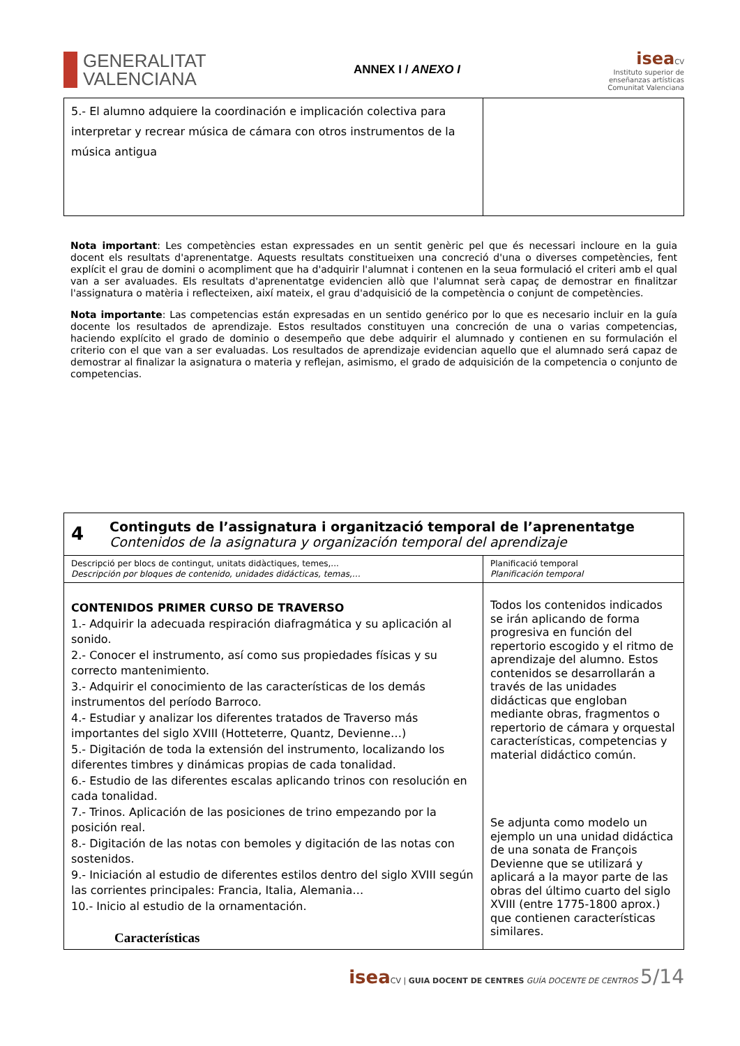GENERALITAT
VALENCIANA
ANNEX I / ANEXO I
isea CV
Instituto superior de
enseñanzas artísticas
Comunitat Valenciana
| 5.- El alumno adquiere la coordinación e implicación colectiva para interpretar y recrear música de cámara con otros instrumentos de la música antigua | |
Nota important: Les competències estan expressades en un sentit genèric pel que és necessari incloure en la guia docent els resultats d'aprenentatge. Aquests resultats constitueixen una concreció d'una o diverses competències, fent explícit el grau de domini o acompliment que ha d'adquirir l'alumnat i contenen en la seua formulació el criteri amb el qual van a ser avaluades. Els resultats d'aprenentatge evidencien allò que l'alumnat serà capaç de demostrar en finalitzar l'assignatura o matèria i reflecteixen, així mateix, el grau d'adquisició de la competència o conjunt de competències.
Nota importante: Las competencias están expresadas en un sentido genérico por lo que es necesario incluir en la guía docente los resultados de aprendizaje. Estos resultados constituyen una concreción de una o varias competencias, haciendo explícito el grado de dominio o desempeño que debe adquirir el alumnado y contienen en su formulación el criterio con el que van a ser evaluadas. Los resultados de aprendizaje evidencian aquello que el alumnado será capaz de demostrar al finalizar la asignatura o materia y reflejan, asimismo, el grado de adquisición de la competencia o conjunto de competencias.
| 4 Continguts de l’assignatura i organització temporal de l’aprenentatge Contenidos de la asignatura y organización temporal del aprendizaje | |
| Descripció per blocs de contingut, unitats didàctiques, temes,... Descripción por bloques de contenido, unidades didácticas, temas,… | Planificació temporal Planificación temporal |
| CONTENIDOS PRIMER CURSO DE TRAVERSO 1.- Adquirir la adecuada respiración diafragmática y su aplicación al sonido. 2.- Conocer el instrumento, así como sus propiedades físicas y su correcto mantenimiento. 3.- Adquirir el conocimiento de las características de los demás instrumentos del período Barroco. 4.- Estudiar y analizar los diferentes tratados de Traverso más importantes del siglo XVIII (Hotteterre, Quantz, Devienne…) 5.- Digitación de toda la extensión del instrumento, localizando los diferentes timbres y dinámicas propias de cada tonalidad. 6.- Estudio de las diferentes escalas aplicando trinos con resolución en cada tonalidad. 7.- Trinos. Aplicación de las posiciones de trino empezando por la posición real. 8.- Digitación de las notas con bemoles y digitación de las notas con sostenidos. 9.- Iniciación al estudio de diferentes estilos dentro del siglo XVIII según las corrientes principales: Francia, Italia, Alemania… 10.- Inicio al estudio de la ornamentación. Características | Todos los contenidos indicados se irán aplicando de forma progresiva en función del repertorio escogido y el ritmo de aprendizaje del alumno. Estos contenidos se desarrollarán a través de las unidades didácticas que engloban mediante obras, fragmentos o repertorio de cámara y orquestal características, competencias y material didáctico común. Se adjunta como modelo un ejemplo un una unidad didáctica de una sonata de François Devienne que se utilizará y aplicará a la mayor parte de las obras del último cuarto del siglo XVIII (entre 1775-1800 aprox.) que contienen características similares. |
isea CV | GUIA DOCENT DE CENTRES GUÍA DOCENTE DE CENTROS 5/14